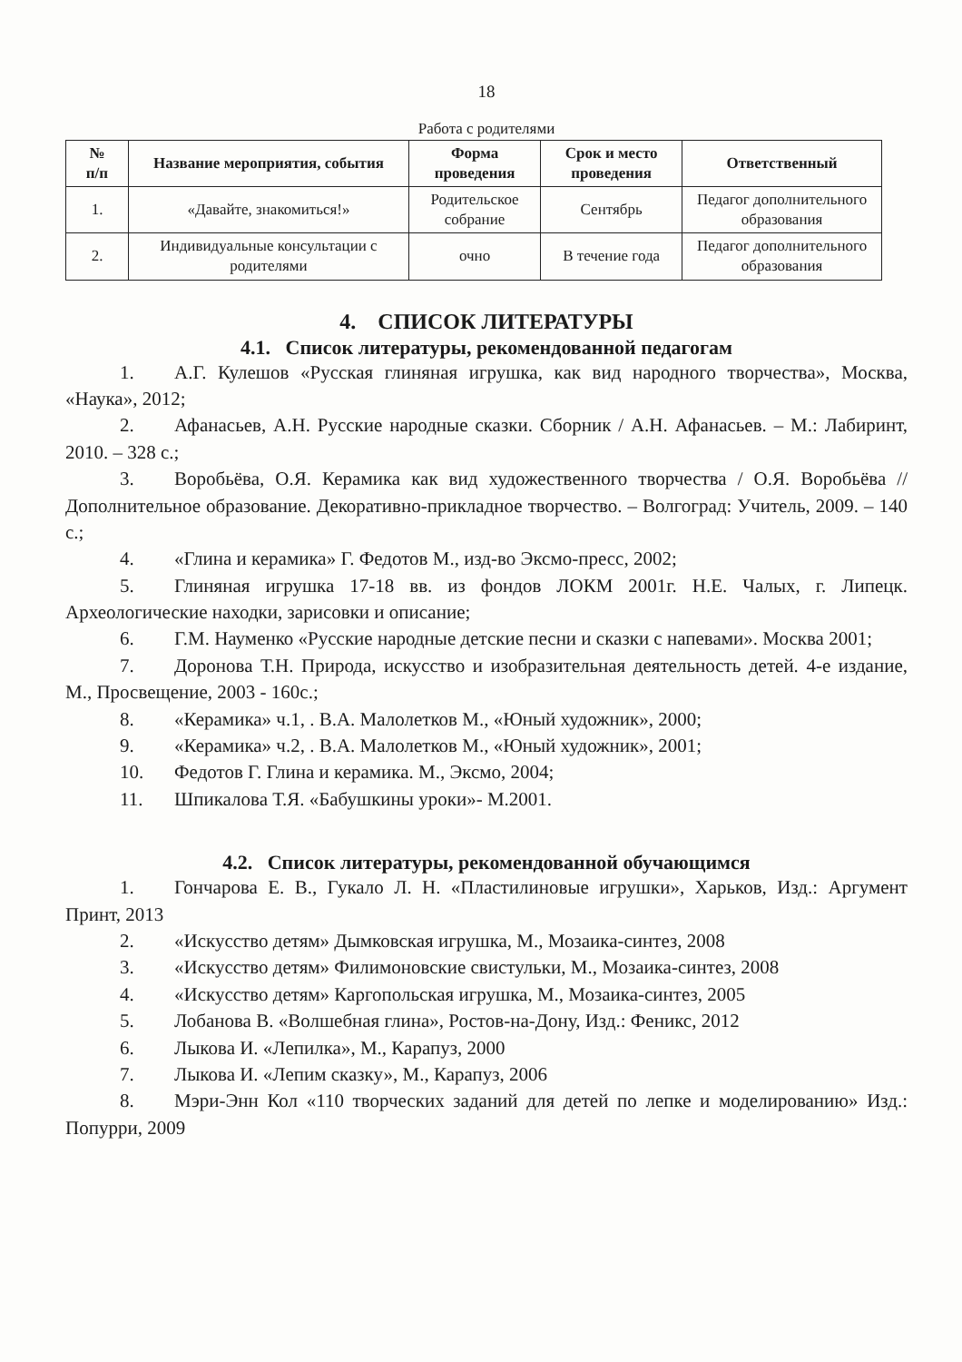18
Работа с родителями
| № п/п | Название мероприятия, события | Форма проведения | Срок и место проведения | Ответственный |
| --- | --- | --- | --- | --- |
| 1. | «Давайте, знакомиться!» | Родительское собрание | Сентябрь | Педагог дополнительного образования |
| 2. | Индивидуальные консультации с родителями | очно | В течение года | Педагог дополнительного образования |
4. СПИСОК ЛИТЕРАТУРЫ
4.1. Список литературы, рекомендованной педагогам
1. А.Г. Кулешов «Русская глиняная игрушка, как вид народного творчества», Москва, «Наука», 2012;
2. Афанасьев, А.Н. Русские народные сказки. Сборник / А.Н. Афанасьев. – М.: Лабиринт, 2010. – 328 с.;
3. Воробьёва, О.Я. Керамика как вид художественного творчества / О.Я. Воробьёва // Дополнительное образование. Декоративно-прикладное творчество. – Волгоград: Учитель, 2009. – 140 с.;
4. «Глина и керамика» Г. Федотов М., изд-во Эксмо-пресс, 2002;
5. Глиняная игрушка 17-18 вв. из фондов ЛОКМ 2001г. Н.Е. Чалых, г. Липецк. Археологические находки, зарисовки и описание;
6. Г.М. Науменко «Русские народные детские песни и сказки с напевами». Москва 2001;
7. Доронова Т.Н. Природа, искусство и изобразительная деятельность детей. 4-е издание, М., Просвещение, 2003 - 160с.;
8. «Керамика» ч.1, . В.А. Малолетков М., «Юный художник», 2000;
9. «Керамика» ч.2, . В.А. Малолетков М., «Юный художник», 2001;
10. Федотов Г. Глина и керамика. М., Эксмо, 2004;
11. Шпикалова Т.Я. «Бабушкины уроки»- М.2001.
4.2. Список литературы, рекомендованной обучающимся
1. Гончарова Е. В., Гукало Л. Н. «Пластилиновые игрушки», Харьков, Изд.: Аргумент Принт, 2013
2. «Искусство детям» Дымковская игрушка, М., Мозаика-синтез, 2008
3. «Искусство детям» Филимоновские свистульки, М., Мозаика-синтез, 2008
4. «Искусство детям» Каргопольская игрушка, М., Мозаика-синтез, 2005
5. Лобанова В. «Волшебная глина», Ростов-на-Дону, Изд.: Феникс, 2012
6. Лыкова И. «Лепилка», М., Карапуз, 2000
7. Лыкова И. «Лепим сказку», М., Карапуз, 2006
8. Мэри-Энн Кол «110 творческих заданий для детей по лепке и моделированию» Изд.: Попурри, 2009